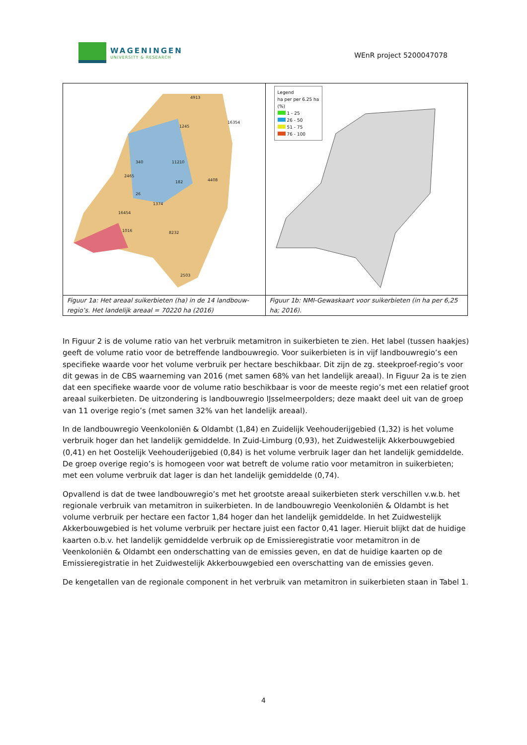WAGENINGEN
UNIVERSITY & RESEARCH
WEnR project 5200047078
| 4913 16354 1245 11210 340 2465 4408 182 26 1374 16454 1016 8232 2503 | Legend ha per per 6.25 ha (%) 1 - 25 26 - 50 51 - 75 76 - 100 |
| Figuur 1a: Het areaal suikerbieten (ha) in de 14 landbouw-regio’s. Het landelijk areaal = 70220 ha (2016) | Figuur 1b: NMI-Gewaskaart voor suikerbieten (in ha per 6,25 ha; 2016). |
In Figuur 2 is de volume ratio van het verbruik metamitron in suikerbieten te zien. Het label (tussen haakjes) geeft de volume ratio voor de betreffende landbouwregio. Voor suikerbieten is in vijf landbouwregio’s een specifieke waarde voor het volume verbruik per hectare beschikbaar. Dit zijn de zg. steekproef-regio’s voor dit gewas in de CBS waarneming van 2016 (met samen 68% van het landelijk areaal). In Figuur 2a is te zien dat een specifieke waarde voor de volume ratio beschikbaar is voor de meeste regio’s met een relatief groot areaal suikerbieten. De uitzondering is landbouwregio IJsselmeerpolders; deze maakt deel uit van de groep van 11 overige regio’s (met samen 32% van het landelijk areaal).
In de landbouwregio Veenkoloniën & Oldambt (1,84) en Zuidelijk Veehouderijgebied (1,32) is het volume verbruik hoger dan het landelijk gemiddelde. In Zuid-Limburg (0,93), het Zuidwestelijk Akkerbouwgebied (0,41) en het Oostelijk Veehouderijgebied (0,84) is het volume verbruik lager dan het landelijk gemiddelde. De groep overige regio’s is homogeen voor wat betreft de volume ratio voor metamitron in suikerbieten; met een volume verbruik dat lager is dan het landelijk gemiddelde (0,74).
Opvallend is dat de twee landbouwregio’s met het grootste areaal suikerbieten sterk verschillen v.w.b. het regionale verbruik van metamitron in suikerbieten. In de landbouwregio Veenkoloniën & Oldambt is het volume verbruik per hectare een factor 1,84 hoger dan het landelijk gemiddelde. In het Zuidwestelijk Akkerbouwgebied is het volume verbruik per hectare juist een factor 0,41 lager. Hieruit blijkt dat de huidige kaarten o.b.v. het landelijk gemiddelde verbruik op de Emissieregistratie voor metamitron in de Veenkoloniën & Oldambt een onderschatting van de emissies geven, en dat de huidige kaarten op de Emissieregistratie in het Zuidwestelijk Akkerbouwgebied een overschatting van de emissies geven.
De kengetallen van de regionale component in het verbruik van metamitron in suikerbieten staan in Tabel 1.
4